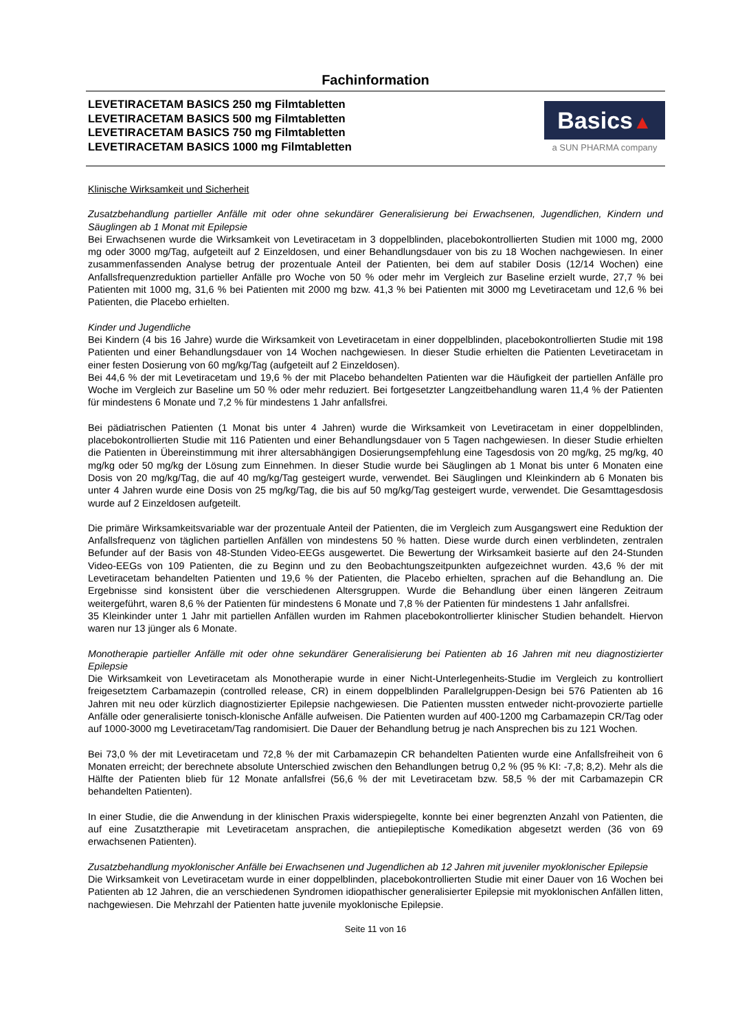Fachinformation
LEVETIRACETAM BASICS 250 mg Filmtabletten
LEVETIRACETAM BASICS 500 mg Filmtabletten
LEVETIRACETAM BASICS 750 mg Filmtabletten
LEVETIRACETAM BASICS 1000 mg Filmtabletten
Basics▲
a SUN PHARMA company
Klinische Wirksamkeit und Sicherheit
Zusatzbehandlung partieller Anfälle mit oder ohne sekundärer Generalisierung bei Erwachsenen, Jugendlichen, Kindern und Säuglingen ab 1 Monat mit Epilepsie
Bei Erwachsenen wurde die Wirksamkeit von Levetiracetam in 3 doppelblinden, placebokontrollierten Studien mit 1000 mg, 2000 mg oder 3000 mg/Tag, aufgeteilt auf 2 Einzeldosen, und einer Behandlungsdauer von bis zu 18 Wochen nachgewiesen. In einer zusammenfassenden Analyse betrug der prozentuale Anteil der Patienten, bei dem auf stabiler Dosis (12/14 Wochen) eine Anfallsfrequenzreduktion partieller Anfälle pro Woche von 50 % oder mehr im Vergleich zur Baseline erzielt wurde, 27,7 % bei Patienten mit 1000 mg, 31,6 % bei Patienten mit 2000 mg bzw. 41,3 % bei Patienten mit 3000 mg Levetiracetam und 12,6 % bei Patienten, die Placebo erhielten.
Kinder und Jugendliche
Bei Kindern (4 bis 16 Jahre) wurde die Wirksamkeit von Levetiracetam in einer doppelblinden, placebokontrollierten Studie mit 198 Patienten und einer Behandlungsdauer von 14 Wochen nachgewiesen. In dieser Studie erhielten die Patienten Levetiracetam in einer festen Dosierung von 60 mg/kg/Tag (aufgeteilt auf 2 Einzeldosen).
Bei 44,6 % der mit Levetiracetam und 19,6 % der mit Placebo behandelten Patienten war die Häufigkeit der partiellen Anfälle pro Woche im Vergleich zur Baseline um 50 % oder mehr reduziert. Bei fortgesetzter Langzeitbehandlung waren 11,4 % der Patienten für mindestens 6 Monate und 7,2 % für mindestens 1 Jahr anfallsfrei.
Bei pädiatrischen Patienten (1 Monat bis unter 4 Jahren) wurde die Wirksamkeit von Levetiracetam in einer doppelblinden, placebokontrollierten Studie mit 116 Patienten und einer Behandlungsdauer von 5 Tagen nachgewiesen. In dieser Studie erhielten die Patienten in Übereinstimmung mit ihrer altersabhängigen Dosierungsempfehlung eine Tagesdosis von 20 mg/kg, 25 mg/kg, 40 mg/kg oder 50 mg/kg der Lösung zum Einnehmen. In dieser Studie wurde bei Säuglingen ab 1 Monat bis unter 6 Monaten eine Dosis von 20 mg/kg/Tag, die auf 40 mg/kg/Tag gesteigert wurde, verwendet. Bei Säuglingen und Kleinkindern ab 6 Monaten bis unter 4 Jahren wurde eine Dosis von 25 mg/kg/Tag, die bis auf 50 mg/kg/Tag gesteigert wurde, verwendet. Die Gesamttagesdosis wurde auf 2 Einzeldosen aufgeteilt.
Die primäre Wirksamkeitsvariable war der prozentuale Anteil der Patienten, die im Vergleich zum Ausgangswert eine Reduktion der Anfallsfrequenz von täglichen partiellen Anfällen von mindestens 50 % hatten. Diese wurde durch einen verblindeten, zentralen Befunder auf der Basis von 48-Stunden Video-EEGs ausgewertet. Die Bewertung der Wirksamkeit basierte auf den 24-Stunden Video-EEGs von 109 Patienten, die zu Beginn und zu den Beobachtungszeitpunkten aufgezeichnet wurden. 43,6 % der mit Levetiracetam behandelten Patienten und 19,6 % der Patienten, die Placebo erhielten, sprachen auf die Behandlung an. Die Ergebnisse sind konsistent über die verschiedenen Altersgruppen. Wurde die Behandlung über einen längeren Zeitraum weitergeführt, waren 8,6 % der Patienten für mindestens 6 Monate und 7,8 % der Patienten für mindestens 1 Jahr anfallsfrei.
35 Kleinkinder unter 1 Jahr mit partiellen Anfällen wurden im Rahmen placebokontrollierter klinischer Studien behandelt. Hiervon waren nur 13 jünger als 6 Monate.
Monotherapie partieller Anfälle mit oder ohne sekundärer Generalisierung bei Patienten ab 16 Jahren mit neu diagnostizierter Epilepsie
Die Wirksamkeit von Levetiracetam als Monotherapie wurde in einer Nicht-Unterlegenheits-Studie im Vergleich zu kontrolliert freigesetztem Carbamazepin (controlled release, CR) in einem doppelblinden Parallelgruppen-Design bei 576 Patienten ab 16 Jahren mit neu oder kürzlich diagnostizierter Epilepsie nachgewiesen. Die Patienten mussten entweder nicht-provozierte partielle Anfälle oder generalisierte tonisch-klonische Anfälle aufweisen. Die Patienten wurden auf 400-1200 mg Carbamazepin CR/Tag oder auf 1000-3000 mg Levetiracetam/Tag randomisiert. Die Dauer der Behandlung betrug je nach Ansprechen bis zu 121 Wochen.
Bei 73,0 % der mit Levetiracetam und 72,8 % der mit Carbamazepin CR behandelten Patienten wurde eine Anfallsfreiheit von 6 Monaten erreicht; der berechnete absolute Unterschied zwischen den Behandlungen betrug 0,2 % (95 % KI: -7,8; 8,2). Mehr als die Hälfte der Patienten blieb für 12 Monate anfallsfrei (56,6 % der mit Levetiracetam bzw. 58,5 % der mit Carbamazepin CR behandelten Patienten).
In einer Studie, die die Anwendung in der klinischen Praxis widerspiegelte, konnte bei einer begrenzten Anzahl von Patienten, die auf eine Zusatztherapie mit Levetiracetam ansprachen, die antiepileptische Komedikation abgesetzt werden (36 von 69 erwachsenen Patienten).
Zusatzbehandlung myoklonischer Anfälle bei Erwachsenen und Jugendlichen ab 12 Jahren mit juveniler myoklonischer Epilepsie
Die Wirksamkeit von Levetiracetam wurde in einer doppelblinden, placebokontrollierten Studie mit einer Dauer von 16 Wochen bei Patienten ab 12 Jahren, die an verschiedenen Syndromen idiopathischer generalisierter Epilepsie mit myoklonischen Anfällen litten, nachgewiesen. Die Mehrzahl der Patienten hatte juvenile myoklonische Epilepsie.
Seite 11 von 16